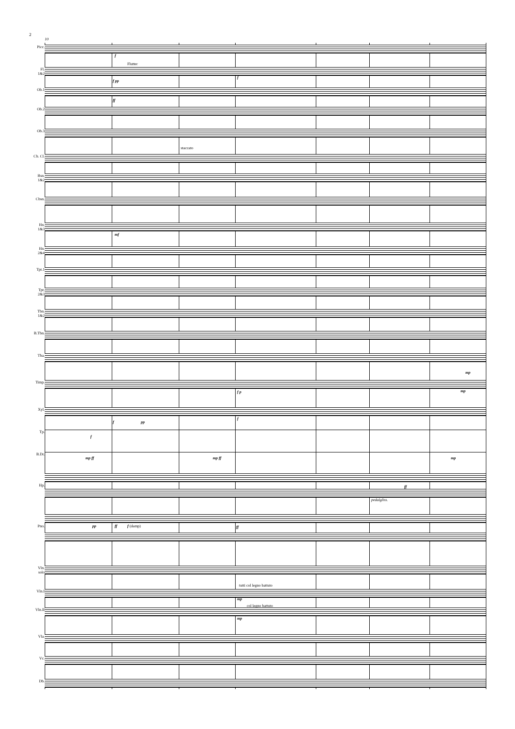2
10
Picc.
Fl.
1&2
Ob.1
Ob.2
Ob.3
Cb. Cl.
Bsn.
1&2
Cbsn.
Hn.
1&3
Hn.
2&4
Tpt.1
Tpt.
2&3
Tbn.
1&2
B.Tbn.
Tba.
Timp.
Xyl.
Tp.
B.Dr.
Hp.
Pno.
Vln.
solo
Vln.I
Vln.II
Vla.
Vc.
Db.
f
Flutter
f pp
f
ff
staccato
mf
mp
f p mp
f pp
f
f
mp ff mp ff mp
ff
pedalgliss.
pp ff f (damp) ff
tutti col legno battuto
mp
col legno battuto
mp